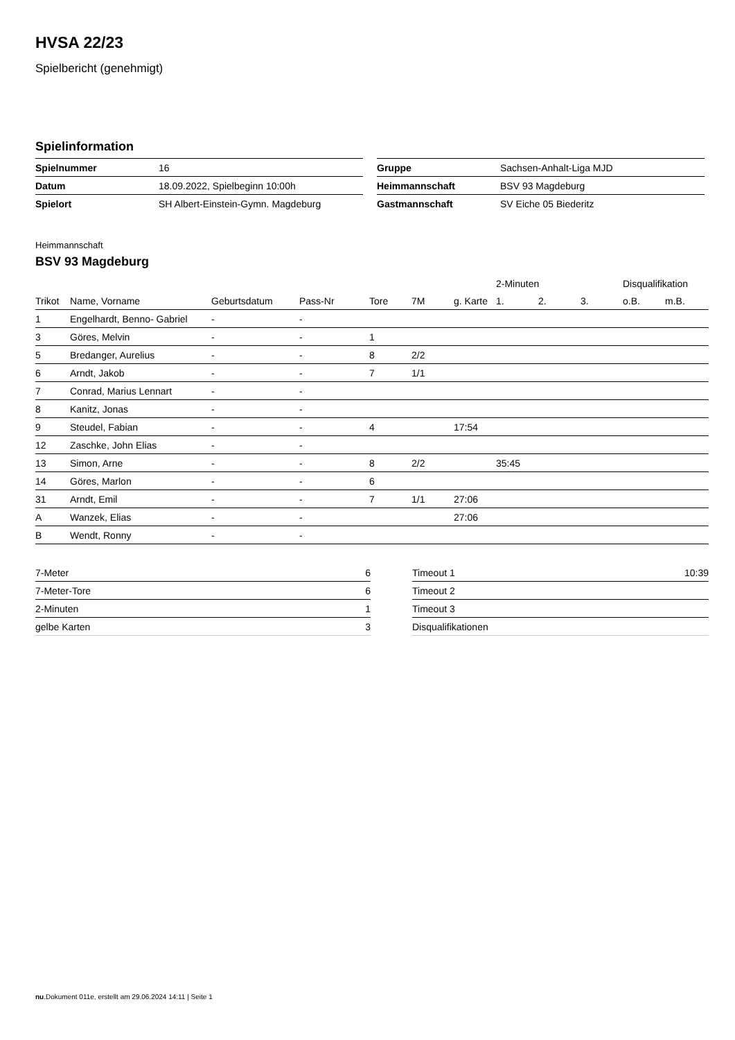HVSA 22/23
Spielbericht (genehmigt)
Spielinformation
| Spielnummer | 16 |
| Datum | 18.09.2022, Spielbeginn 10:00h |
| Spielort | SH Albert-Einstein-Gymn. Magdeburg |
| Gruppe | Sachsen-Anhalt-Liga MJD |
| Heimmannschaft | BSV 93 Magdeburg |
| Gastmannschaft | SV Eiche 05 Biederitz |
Heimmannschaft
BSV 93 Magdeburg
| | | | | | | | 2-Minuten | | | Disqualifikation | |
| --- | --- | --- | --- | --- | --- | --- | --- | --- | --- | --- | --- |
| Trikot | Name, Vorname | Geburtsdatum | Pass-Nr | Tore | 7M | g. Karte | 1. | 2. | 3. | o.B. | m.B. |
| 1 | Engelhardt, Benno- Gabriel | - | - | | | | | | | | |
| 3 | Göres, Melvin | - | - | 1 | | | | | | | |
| 5 | Bredanger, Aurelius | - | - | 8 | 2/2 | | | | | | |
| 6 | Arndt, Jakob | - | - | 7 | 1/1 | | | | | | |
| 7 | Conrad, Marius Lennart | - | - | | | | | | | | |
| 8 | Kanitz, Jonas | - | - | | | | | | | | |
| 9 | Steudel, Fabian | - | - | 4 | | 17:54 | | | | | |
| 12 | Zaschke, John Elias | - | - | | | | | | | | |
| 13 | Simon, Arne | - | - | 8 | 2/2 | | 35:45 | | | | |
| 14 | Göres, Marlon | - | - | 6 | | | | | | | |
| 31 | Arndt, Emil | - | - | 7 | 1/1 | 27:06 | | | | | |
| A | Wanzek, Elias | - | - | | | 27:06 | | | | | |
| B | Wendt, Ronny | - | - | | | | | | | | |
| 7-Meter | 6 |
| 7-Meter-Tore | 6 |
| 2-Minuten | 1 |
| gelbe Karten | 3 |
| Timeout 1 | 10:39 |
| Timeout 2 | |
| Timeout 3 | |
| Disqualifikationen | |
nu.Dokument 011e, erstellt am 29.06.2024 14:11 | Seite 1